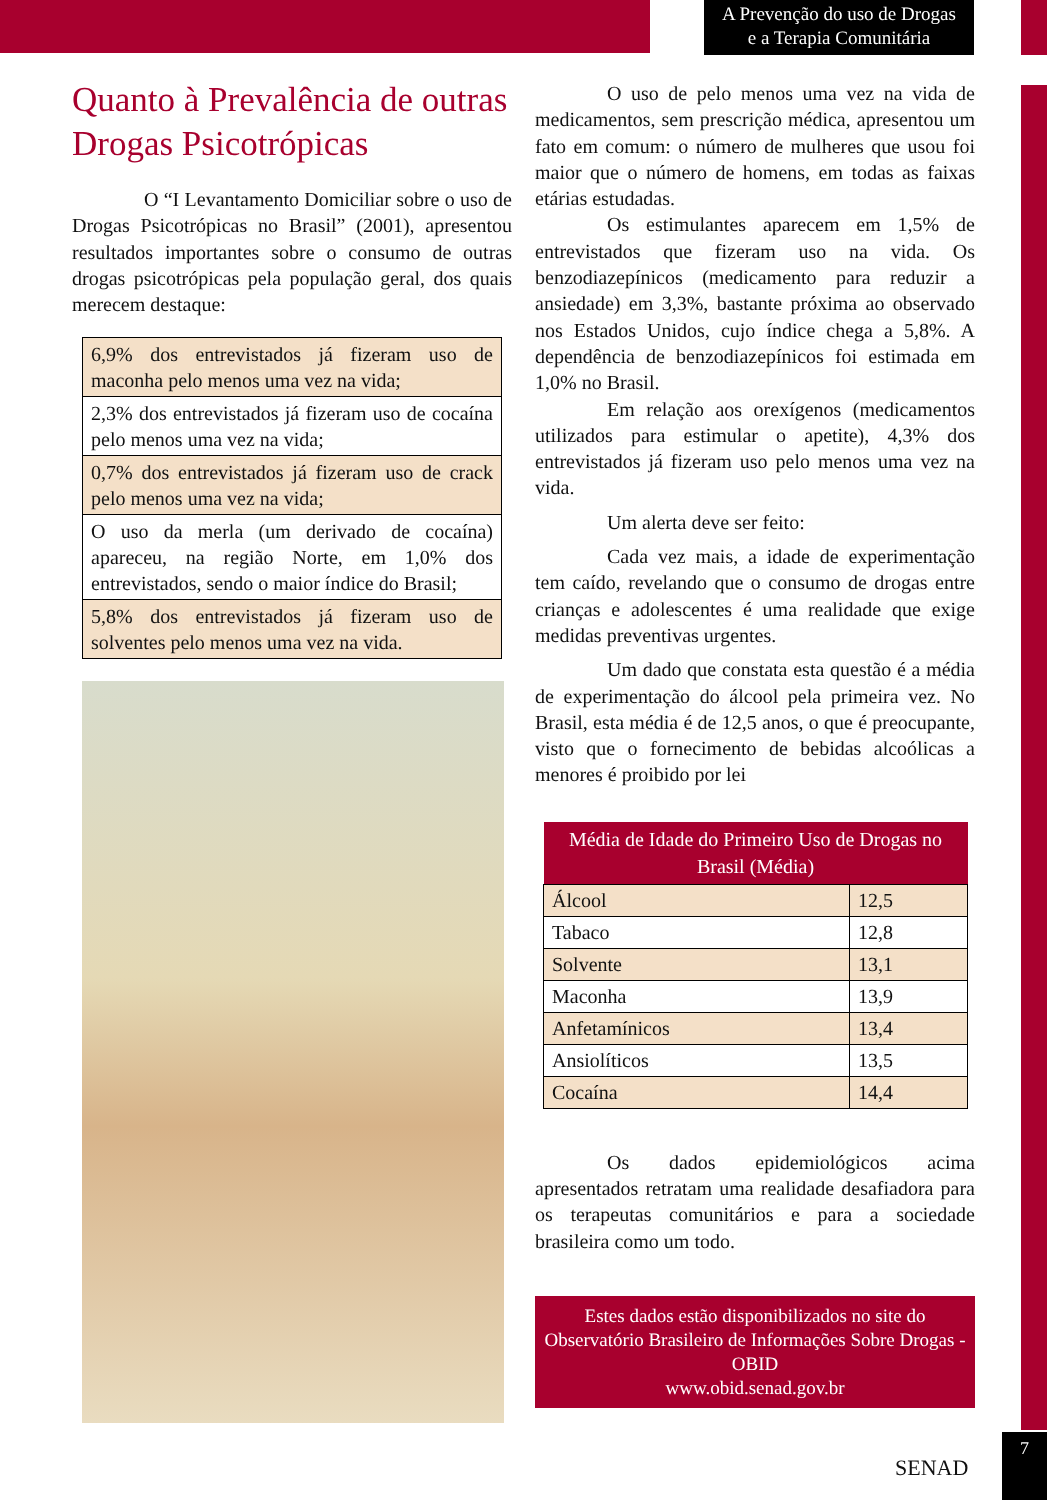A Prevenção do uso de Drogas
e a Terapia Comunitária
Quanto à Prevalência de outras Drogas Psicotrópicas
O “I Levantamento Domiciliar sobre o uso de Drogas Psicotrópicas no Brasil” (2001), apresentou resultados importantes sobre o consumo de outras drogas psicotrópicas pela população geral, dos quais merecem destaque:
6,9% dos entrevistados já fizeram uso de maconha pelo menos uma vez na vida;
2,3% dos entrevistados já fizeram uso de cocaína pelo menos uma vez na vida;
0,7% dos entrevistados já fizeram uso de crack pelo menos uma vez na vida;
O uso da merla (um derivado de cocaína) apareceu, na região Norte, em 1,0% dos entrevistados, sendo o maior índice do Brasil;
5,8% dos entrevistados já fizeram uso de solventes pelo menos uma vez na vida.
O uso de pelo menos uma vez na vida de medicamentos, sem prescrição médica, apresentou um fato em comum: o número de mulheres que usou foi maior que o número de homens, em todas as faixas etárias estudadas.
Os estimulantes aparecem em 1,5% de entrevistados que fizeram uso na vida. Os benzodiazepínicos (medicamento para reduzir a ansiedade) em 3,3%, bastante próxima ao observado nos Estados Unidos, cujo índice chega a 5,8%. A dependência de benzodiazepínicos foi estimada em 1,0% no Brasil.
Em relação aos orexígenos (medicamentos utilizados para estimular o apetite), 4,3% dos entrevistados já fizeram uso pelo menos uma vez na vida.
Um alerta deve ser feito:
Cada vez mais, a idade de experimentação tem caído, revelando que o consumo de drogas entre crianças e adolescentes é uma realidade que exige medidas preventivas urgentes.
Um dado que constata esta questão é a média de experimentação do álcool pela primeira vez. No Brasil, esta média é de 12,5 anos, o que é preocupante, visto que o fornecimento de bebidas alcoólicas a menores é proibido por lei
| Média de Idade do Primeiro Uso de Drogas no Brasil (Média) | |
| --- | --- |
| Álcool | 12,5 |
| Tabaco | 12,8 |
| Solvente | 13,1 |
| Maconha | 13,9 |
| Anfetamínicos | 13,4 |
| Ansiolíticos | 13,5 |
| Cocaína | 14,4 |
Os dados epidemiológicos acima apresentados retratam uma realidade desafiadora para os terapeutas comunitários e para a sociedade brasileira como um todo.
Estes dados estão disponibilizados no site do Observatório Brasileiro de Informações Sobre Drogas - OBID
www.obid.senad.gov.br
SENAD
7